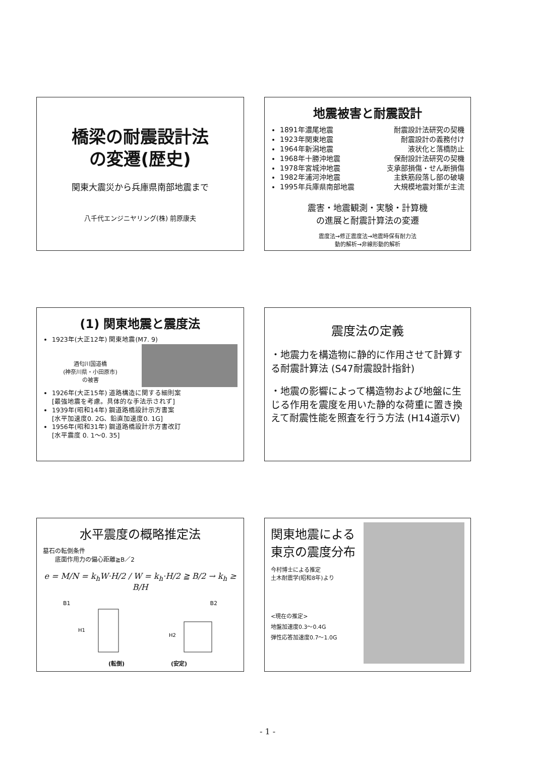橋梁の耐震設計法
の変遷(歴史)
関東大震災から兵庫県南部地震まで
八千代エンジニヤリング(株) 前原康夫
地震被害と耐震設計
1891年濃尾地震 耐震設計法研究の契機
1923年関東地震 耐震設計の義務付け
1964年新潟地震 液状化と落橋防止
1968年十勝沖地震 保耐設計法研究の契機
1978年宮城沖地震 支承部損傷・せん断損傷
1982年浦河沖地震 主鉄筋段落し部の破壊
1995年兵庫県南部地震 大規模地震対策が主流
震害・地震観測・実験・計算機
の進展と耐震計算法の変遷
震度法→修正震度法→地震時保有耐力法
動的解析→非線形動的解析
(1) 関東地震と震度法
1923年(大正12年) 関東地震(M7. 9)
酒匂川国道橋
(神奈川県・小田原市)
の被害
1926年(大正15年) 道路構造に関する細則案
[最強地震を考慮。具体的な手法示されず]
1939年(昭和14年) 鋼道路橋設計示方書案
[水平加速度0. 2G、鉛直加速度0. 1G]
1956年(昭和31年) 鋼道路橋設計示方書改訂
[水平震度 0. 1～0. 35]
震度法の定義
・地震力を構造物に静的に作用させて計算する耐震計算法 (S47耐震設計指針)
・地震の影響によって構造物および地盤に生じる作用を震度を用いた静的な荷重に置き換えて耐震性能を照査を行う方法 (H14道示V)
水平震度の概略推定法
墓石の転倒条件
　　底面作用力の偏心距離≧B／2
e = M/N = k<sub>h</sub>W·H/2 / W = k<sub>h</sub>·H/2 ≧ B/2 → k<sub>h</sub> ≥ B/H
B1 B2
H1
H2
(転倒) (安定)
関東地震による
東京の震度分布
今村博士による推定
土木耐震学(昭和8年)より
<現在の推定>
地盤加速度0.3～0.4G
弾性応答加速度0.7～1.0G
- 1 -